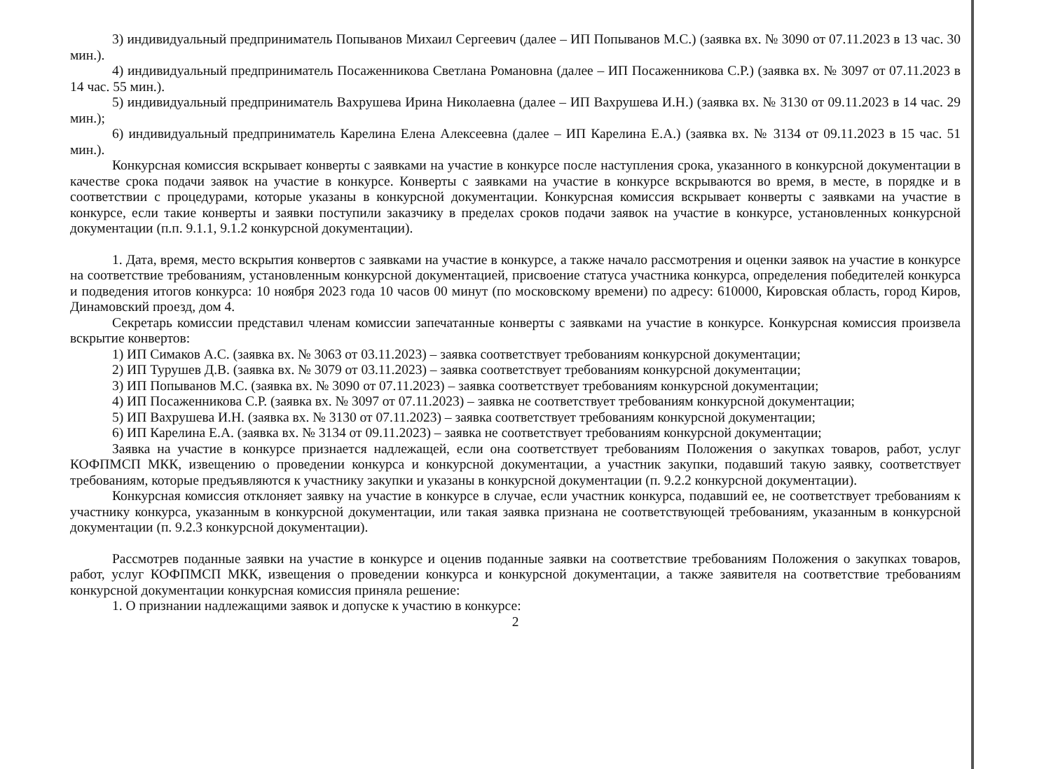3) индивидуальный предприниматель Попыванов Михаил Сергеевич (далее – ИП Попыванов М.С.) (заявка вх. № 3090 от 07.11.2023 в 13 час. 30 мин.).
4) индивидуальный предприниматель Посаженникова Светлана Романовна (далее – ИП Посаженникова С.Р.) (заявка вх. № 3097 от 07.11.2023 в 14 час. 55 мин.).
5) индивидуальный предприниматель Вахрушева Ирина Николаевна (далее – ИП Вахрушева И.Н.) (заявка вх. № 3130 от 09.11.2023 в 14 час. 29 мин.);
6) индивидуальный предприниматель Карелина Елена Алексеевна (далее – ИП Карелина Е.А.) (заявка вх. № 3134 от 09.11.2023 в 15 час. 51 мин.).
Конкурсная комиссия вскрывает конверты с заявками на участие в конкурсе после наступления срока, указанного в конкурсной документации в качестве срока подачи заявок на участие в конкурсе. Конверты с заявками на участие в конкурсе вскрываются во время, в месте, в порядке и в соответствии с процедурами, которые указаны в конкурсной документации. Конкурсная комиссия вскрывает конверты с заявками на участие в конкурсе, если такие конверты и заявки поступили заказчику в пределах сроков подачи заявок на участие в конкурсе, установленных конкурсной документации (п.п. 9.1.1, 9.1.2 конкурсной документации).
1. Дата, время, место вскрытия конвертов с заявками на участие в конкурсе, а также начало рассмотрения и оценки заявок на участие в конкурсе на соответствие требованиям, установленным конкурсной документацией, присвоение статуса участника конкурса, определения победителей конкурса и подведения итогов конкурса: 10 ноября 2023 года 10 часов 00 минут (по московскому времени) по адресу: 610000, Кировская область, город Киров, Динамовский проезд, дом 4.
Секретарь комиссии представил членам комиссии запечатанные конверты с заявками на участие в конкурсе. Конкурсная комиссия произвела вскрытие конвертов:
1) ИП Симаков А.С. (заявка вх. № 3063 от 03.11.2023) – заявка соответствует требованиям конкурсной документации;
2) ИП Турушев Д.В. (заявка вх. № 3079 от 03.11.2023) – заявка соответствует требованиям конкурсной документации;
3) ИП Попыванов М.С. (заявка вх. № 3090 от 07.11.2023) – заявка соответствует требованиям конкурсной документации;
4) ИП Посаженникова С.Р. (заявка вх. № 3097 от 07.11.2023) – заявка не соответствует требованиям конкурсной документации;
5) ИП Вахрушева И.Н. (заявка вх. № 3130 от 07.11.2023) – заявка соответствует требованиям конкурсной документации;
6) ИП Карелина Е.А. (заявка вх. № 3134 от 09.11.2023) – заявка не соответствует требованиям конкурсной документации;
Заявка на участие в конкурсе признается надлежащей, если она соответствует требованиям Положения о закупках товаров, работ, услуг КОФПМСП МКК, извещению о проведении конкурса и конкурсной документации, а участник закупки, подавший такую заявку, соответствует требованиям, которые предъявляются к участнику закупки и указаны в конкурсной документации (п. 9.2.2 конкурсной документации).
Конкурсная комиссия отклоняет заявку на участие в конкурсе в случае, если участник конкурса, подавший ее, не соответствует требованиям к участнику конкурса, указанным в конкурсной документации, или такая заявка признана не соответствующей требованиям, указанным в конкурсной документации (п. 9.2.3 конкурсной документации).
Рассмотрев поданные заявки на участие в конкурсе и оценив поданные заявки на соответствие требованиям Положения о закупках товаров, работ, услуг КОФПМСП МКК, извещения о проведении конкурса и конкурсной документации, а также заявителя на соответствие требованиям конкурсной документации конкурсная комиссия приняла решение:
1. О признании надлежащими заявок и допуске к участию в конкурсе:
2